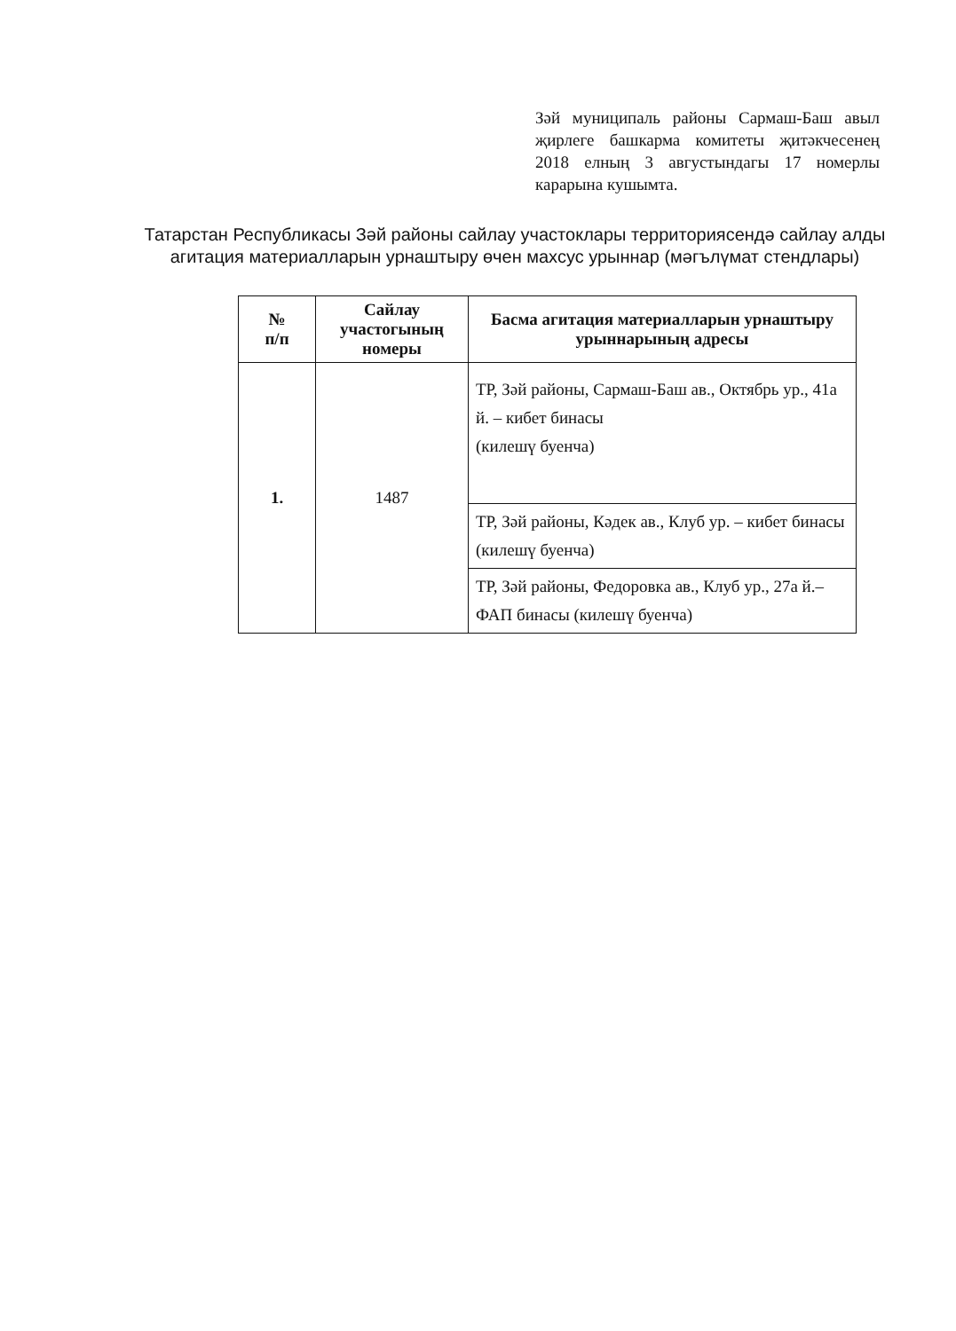Зәй муниципаль районы Сармаш-Баш авыл җирлеге башкарма комитеты җитәкчесенең 2018 елның 3 августындагы 17 номерлы карарына кушымта.
Татарстан Республикасы Зәй районы сайлау участоклары территориясендә сайлау алды агитация материалларын урнаштыру өчен махсус урыннар (мәгълүмат стендлары)
| № п/п | Сайлау участогының номеры | Басма агитация материалларын урнаштыру урыннарының адресы |
| --- | --- | --- |
| 1. | 1487 | ТР, Зәй районы, Сармаш-Баш ав., Октябрь ур., 41а й. – кибет бинасы (килешү буенча) |
| | | ТР, Зәй районы, Кәдек ав., Клуб ур. – кибет бинасы (килешү буенча) |
| | | ТР, Зәй районы, Федоровка ав., Клуб ур., 27а й.– ФАП бинасы (килешү буенча) |